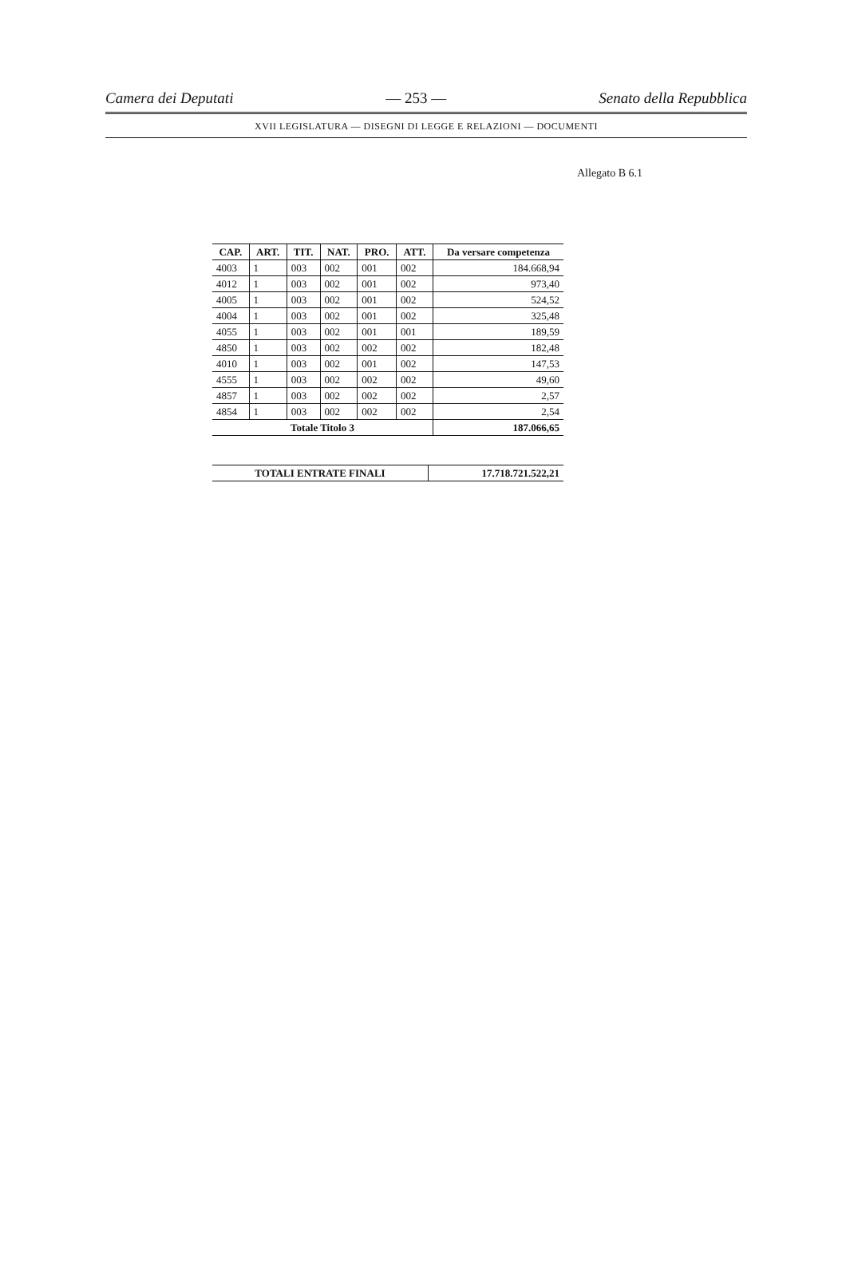Camera dei Deputati — 253 — Senato della Repubblica
XVII LEGISLATURA — DISEGNI DI LEGGE E RELAZIONI — DOCUMENTI
Allegato B 6.1
| CAP. | ART. | TIT. | NAT. | PRO. | ATT. | Da versare competenza |
| --- | --- | --- | --- | --- | --- | --- |
| 4003 | 1 | 003 | 002 | 001 | 002 | 184.668,94 |
| 4012 | 1 | 003 | 002 | 001 | 002 | 973,40 |
| 4005 | 1 | 003 | 002 | 001 | 002 | 524,52 |
| 4004 | 1 | 003 | 002 | 001 | 002 | 325,48 |
| 4055 | 1 | 003 | 002 | 001 | 001 | 189,59 |
| 4850 | 1 | 003 | 002 | 002 | 002 | 182,48 |
| 4010 | 1 | 003 | 002 | 001 | 002 | 147,53 |
| 4555 | 1 | 003 | 002 | 002 | 002 | 49,60 |
| 4857 | 1 | 003 | 002 | 002 | 002 | 2,57 |
| 4854 | 1 | 003 | 002 | 002 | 002 | 2,54 |
| Totale Titolo 3 | | | | | | 187.066,65 |
| TOTALI ENTRATE FINALI | 17.718.721.522,21 |
| --- | --- |